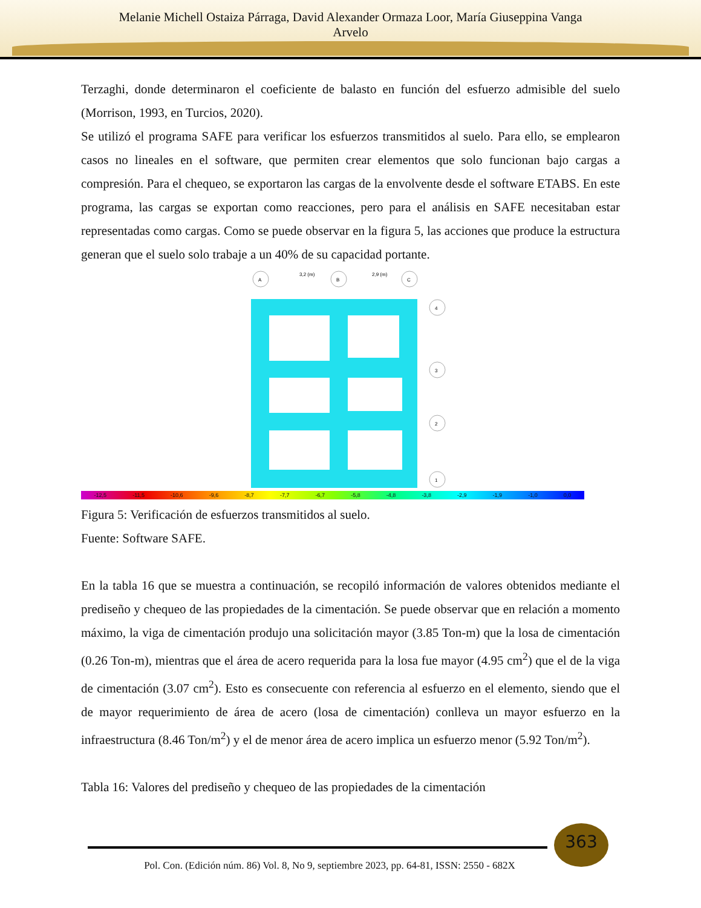Melanie Michell Ostaiza Párraga, David Alexander Ormaza Loor, María Giuseppina Vanga
Arvelo
Terzaghi, donde determinaron el coeficiente de balasto en función del esfuerzo admisible del suelo (Morrison, 1993, en Turcios, 2020).
Se utilizó el programa SAFE para verificar los esfuerzos transmitidos al suelo. Para ello, se emplearon casos no lineales en el software, que permiten crear elementos que solo funcionan bajo cargas a compresión. Para el chequeo, se exportaron las cargas de la envolvente desde el software ETABS. En este programa, las cargas se exportan como reacciones, pero para el análisis en SAFE necesitaban estar representadas como cargas. Como se puede observar en la figura 5, las acciones que produce la estructura generan que el suelo solo trabaje a un 40% de su capacidad portante.
3,2 (m)
2,9 (m)
A
B
C
4
3
2
1
-12,5 -11,5 -10,6 -9,6 -8,7 -7,7 -6,7 -5,8 -4,8 -3,8 -2,9 -1,9 -1,0 0,0
Figura 5: Verificación de esfuerzos transmitidos al suelo.
Fuente: Software SAFE.
En la tabla 16 que se muestra a continuación, se recopiló información de valores obtenidos mediante el prediseño y chequeo de las propiedades de la cimentación. Se puede observar que en relación a momento máximo, la viga de cimentación produjo una solicitación mayor (3.85 Ton-m) que la losa de cimentación (0.26 Ton-m), mientras que el área de acero requerida para la losa fue mayor (4.95 cm<sup>2</sup>) que el de la viga de cimentación (3.07 cm<sup>2</sup>). Esto es consecuente con referencia al esfuerzo en el elemento, siendo que el de mayor requerimiento de área de acero (losa de cimentación) conlleva un mayor esfuerzo en la infraestructura (8.46 Ton/m<sup>2</sup>) y el de menor área de acero implica un esfuerzo menor (5.92 Ton/m<sup>2</sup>).
Tabla 16: Valores del prediseño y chequeo de las propiedades de la cimentación
363
Pol. Con. (Edición núm. 86) Vol. 8, No 9, septiembre 2023, pp. 64-81, ISSN: 2550 - 682X